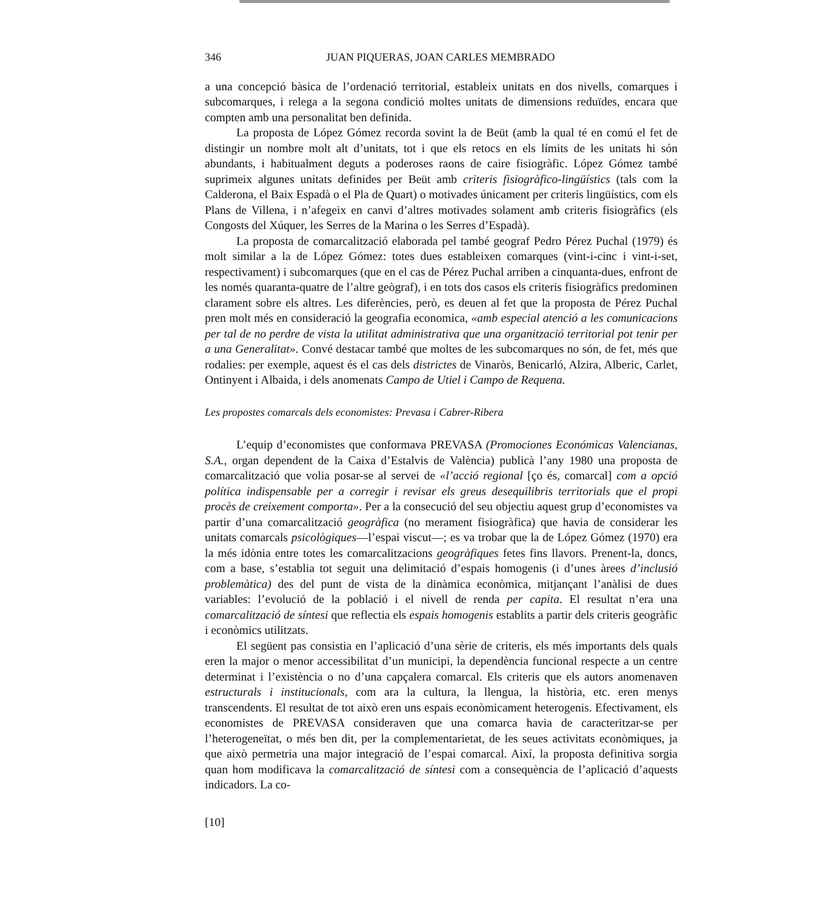346 JUAN PIQUERAS, JOAN CARLES MEMBRADO
a una concepció bàsica de l’ordenació territorial, estableix unitats en dos nivells, comarques i subcomarques, i relega a la segona condició moltes unitats de dimensions reduïdes, encara que compten amb una personalitat ben definida.
La proposta de López Gómez recorda sovint la de Beüt (amb la qual té en comú el fet de distingir un nombre molt alt d’unitats, tot i que els retocs en els límits de les unitats hi són abundants, i habitualment deguts a poderoses raons de caire fisiogràfic. López Gómez també suprimeix algunes unitats definides per Beüt amb criteris fisiogràfico-lingüístics (tals com la Calderona, el Baix Espadà o el Pla de Quart) o motivades únicament per criteris lingüístics, com els Plans de Villena, i n’afegeix en canvi d’altres motivades solament amb criteris fisiogràfics (els Congosts del Xúquer, les Serres de la Marina o les Serres d’Espadà).
La proposta de comarcalització elaborada pel també geograf Pedro Pérez Puchal (1979) és molt similar a la de López Gómez: totes dues estableixen comarques (vint-i-cinc i vint-i-set, respectivament) i subcomarques (que en el cas de Pérez Puchal arriben a cinquanta-dues, enfront de les només quaranta-quatre de l’altre geògraf), i en tots dos casos els criteris fisiogràfics predominen clarament sobre els altres. Les diferències, però, es deuen al fet que la proposta de Pérez Puchal pren molt més en consideració la geografia economica, «amb especial atenció a les comunicacions per tal de no perdre de vista la utilitat administrativa que una organització territorial pot tenir per a una Generalitat». Convé destacar també que moltes de les subcomarques no són, de fet, més que rodalies: per exemple, aquest és el cas dels districtes de Vinaròs, Benicarló, Alzira, Alberic, Carlet, Ontinyent i Albaida, i dels anomenats Campo de Utiel i Campo de Requena.
Les propostes comarcals dels economistes: Prevasa i Cabrer-Ribera
L’equip d’economistes que conformava PREVASA (Promociones Económicas Valencianas, S.A., organ dependent de la Caixa d’Estalvis de València) publicà l’any 1980 una proposta de comarcalització que volia posar-se al servei de «l’acció regional [ço és, comarcal] com a opció política indispensable per a corregir i revisar els greus desequilibris territorials que el propi procès de creixement comporta». Per a la consecució del seu objectiu aquest grup d’economistes va partir d’una comarcalització geogràfica (no merament fisiogràfica) que havia de considerar les unitats comarcals psicològiques—l’espai viscut—; es va trobar que la de López Gómez (1970) era la més idònia entre totes les comarcalitzacions geogràfiques fetes fins llavors. Prenent-la, doncs, com a base, s’establia tot seguit una delimitació d’espais homogenis (i d’unes àrees d’inclusió problemàtica) des del punt de vista de la dinàmica econòmica, mitjançant l’anàlisi de dues variables: l’evolució de la població i el nivell de renda per capita. El resultat n’era una comarcalització de síntesi que reflectia els espais homogenis establits a partir dels criteris geogràfic i econòmics utilitzats.
El següent pas consistia en l’aplicació d’una sèrie de criteris, els més importants dels quals eren la major o menor accessibilitat d’un municipi, la dependència funcional respecte a un centre determinat i l’existència o no d’una capçalera comarcal. Els criteris que els autors anomenaven estructurals i institucionals, com ara la cultura, la llengua, la història, etc. eren menys transcendents. El resultat de tot això eren uns espais econòmicament heterogenis. Efectivament, els economistes de PREVASA consideraven que una comarca havia de caracteritzar-se per l’heterogeneïtat, o més ben dit, per la complementarietat, de les seues activitats econòmiques, ja que això permetria una major integració de l’espai comarcal. Així, la proposta definitiva sorgia quan hom modificava la comarcalització de síntesi com a consequència de l’aplicació d’aquests indicadors. La co-
[10]